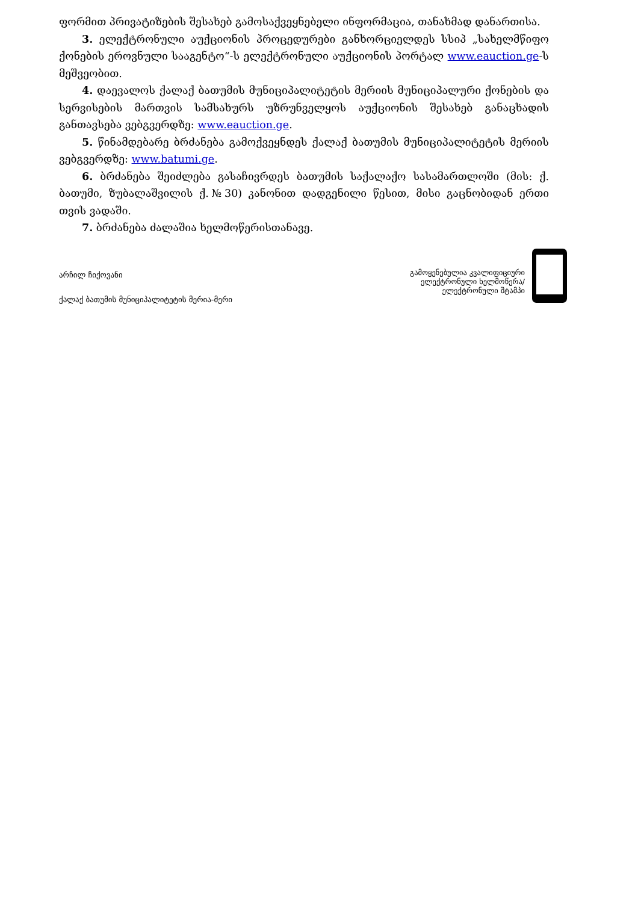ფორმით პრივატიზების შესახებ გამოსაქვეყნებელი ინფორმაცია, თანახმად დანართისა.
3. ელექტრონული აუქციონის პროცედურები განხორციელდეს სსიპ „სახელმწიფო ქონების ეროვნული სააგენტო“-ს ელექტრონული აუქციონის პორტალ www.eauction.ge-ს მეშვეობით.
4. დაევალოს ქალაქ ბათუმის მუნიციპალიტეტის მერიის მუნიციპალური ქონების და სერვისების მართვის სამსახურს უზრუნველყოს აუქციონის შესახებ განაცხადის განთავსება ვებგვერდზე: www.eauction.ge.
5. წინამდებარე ბრძანება გამოქვეყნდეს ქალაქ ბათუმის მუნიციპალიტეტის მერიის ვებგვერდზე: www.batumi.ge.
6. ბრძანება შეიძლება გასაჩივრდეს ბათუმის საქალაქო სასამართლოში (მის: ქ. ბათუმი, ზუბალაშვილის ქ.№30) კანონით დადგენილი წესით, მისი გაცნობიდან ერთი თვის ვადაში.
7. ბრძანება ძალაშია ხელმოწერისთანავე.
არჩილ ჩიქოვანი
ქალაქ ბათუმის მუნიციპალიტეტის მერია-მერი
გამოყენებულია კვალიფიციური
ელექტრონული ხელმოწერა/
ელექტრონული შტამპი